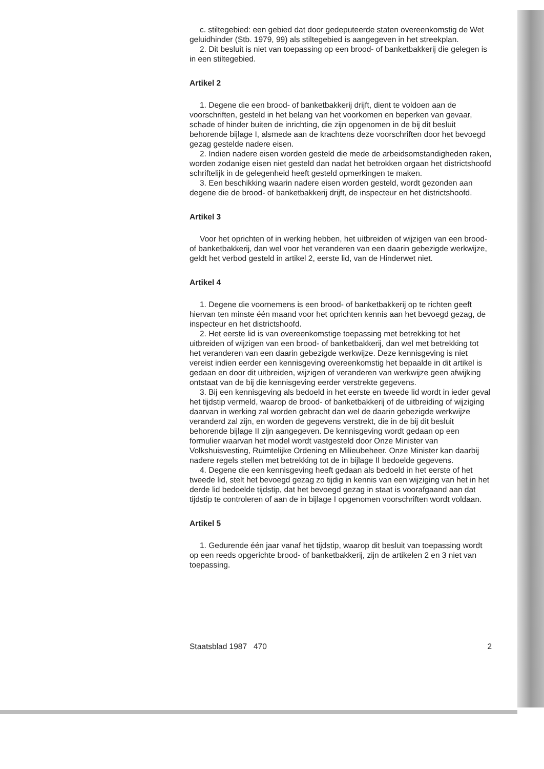c. stiltegebied: een gebied dat door gedeputeerde staten overeenkomstig de Wet geluidhinder (Stb. 1979, 99) als stiltegebied is aangegeven in het streekplan.
2. Dit besluit is niet van toepassing op een brood- of banketbakkerij die gelegen is in een stiltegebied.
Artikel 2
1. Degene die een brood- of banketbakkerij drijft, dient te voldoen aan de voorschriften, gesteld in het belang van het voorkomen en beperken van gevaar, schade of hinder buiten de inrichting, die zijn opgenomen in de bij dit besluit behorende bijlage I, alsmede aan de krachtens deze voorschriften door het bevoegd gezag gestelde nadere eisen.
2. Indien nadere eisen worden gesteld die mede de arbeidsomstandigheden raken, worden zodanige eisen niet gesteld dan nadat het betrokken orgaan het districtshoofd schriftelijk in de gelegenheid heeft gesteld opmerkingen te maken.
3. Een beschikking waarin nadere eisen worden gesteld, wordt gezonden aan degene die de brood- of banketbakkerij drijft, de inspecteur en het districtshoofd.
Artikel 3
Voor het oprichten of in werking hebben, het uitbreiden of wijzigen van een brood- of banketbakkerij, dan wel voor het veranderen van een daarin gebezigde werkwijze, geldt het verbod gesteld in artikel 2, eerste lid, van de Hinderwet niet.
Artikel 4
1. Degene die voornemens is een brood- of banketbakkerij op te richten geeft hiervan ten minste één maand voor het oprichten kennis aan het bevoegd gezag, de inspecteur en het districtshoofd.
2. Het eerste lid is van overeenkomstige toepassing met betrekking tot het uitbreiden of wijzigen van een brood- of banketbakkerij, dan wel met betrekking tot het veranderen van een daarin gebezigde werkwijze. Deze kennisgeving is niet vereist indien eerder een kennisgeving overeenkomstig het bepaalde in dit artikel is gedaan en door dit uitbreiden, wijzigen of veranderen van werkwijze geen afwijking ontstaat van de bij die kennisgeving eerder verstrekte gegevens.
3. Bij een kennisgeving als bedoeld in het eerste en tweede lid wordt in ieder geval het tijdstip vermeld, waarop de brood- of banketbakkerij of de uitbreiding of wijziging daarvan in werking zal worden gebracht dan wel de daarin gebezigde werkwijze veranderd zal zijn, en worden de gegevens verstrekt, die in de bij dit besluit behorende bijlage II zijn aangegeven. De kennisgeving wordt gedaan op een formulier waarvan het model wordt vastgesteld door Onze Minister van Volkshuisvesting, Ruimtelijke Ordening en Milieubeheer. Onze Minister kan daarbij nadere regels stellen met betrekking tot de in bijlage II bedoelde gegevens.
4. Degene die een kennisgeving heeft gedaan als bedoeld in het eerste of het tweede lid, stelt het bevoegd gezag zo tijdig in kennis van een wijziging van het in het derde lid bedoelde tijdstip, dat het bevoegd gezag in staat is voorafgaand aan dat tijdstip te controleren of aan de in bijlage I opgenomen voorschriften wordt voldaan.
Artikel 5
1. Gedurende één jaar vanaf het tijdstip, waarop dit besluit van toepassing wordt op een reeds opgerichte brood- of banketbakkerij, zijn de artikelen 2 en 3 niet van toepassing.
Staatsblad 1987 470 2